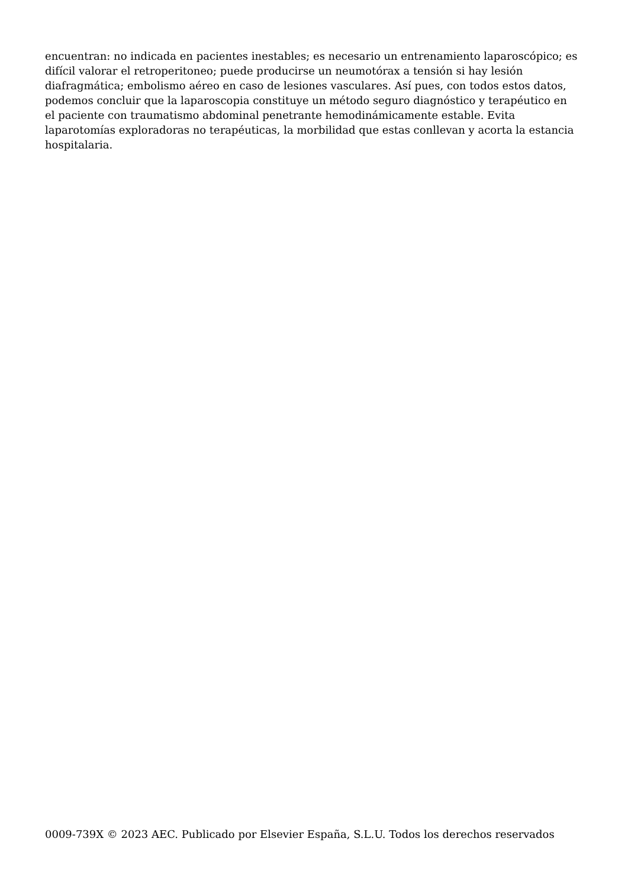encuentran: no indicada en pacientes inestables; es necesario un entrenamiento laparoscópico; es difícil valorar el retroperitoneo; puede producirse un neumotórax a tensión si hay lesión diafragmática; embolismo aéreo en caso de lesiones vasculares. Así pues, con todos estos datos, podemos concluir que la laparoscopia constituye un método seguro diagnóstico y terapéutico en el paciente con traumatismo abdominal penetrante hemodinámicamente estable. Evita laparotomías exploradoras no terapéuticas, la morbilidad que estas conllevan y acorta la estancia hospitalaria.
0009-739X © 2023 AEC. Publicado por Elsevier España, S.L.U. Todos los derechos reservados